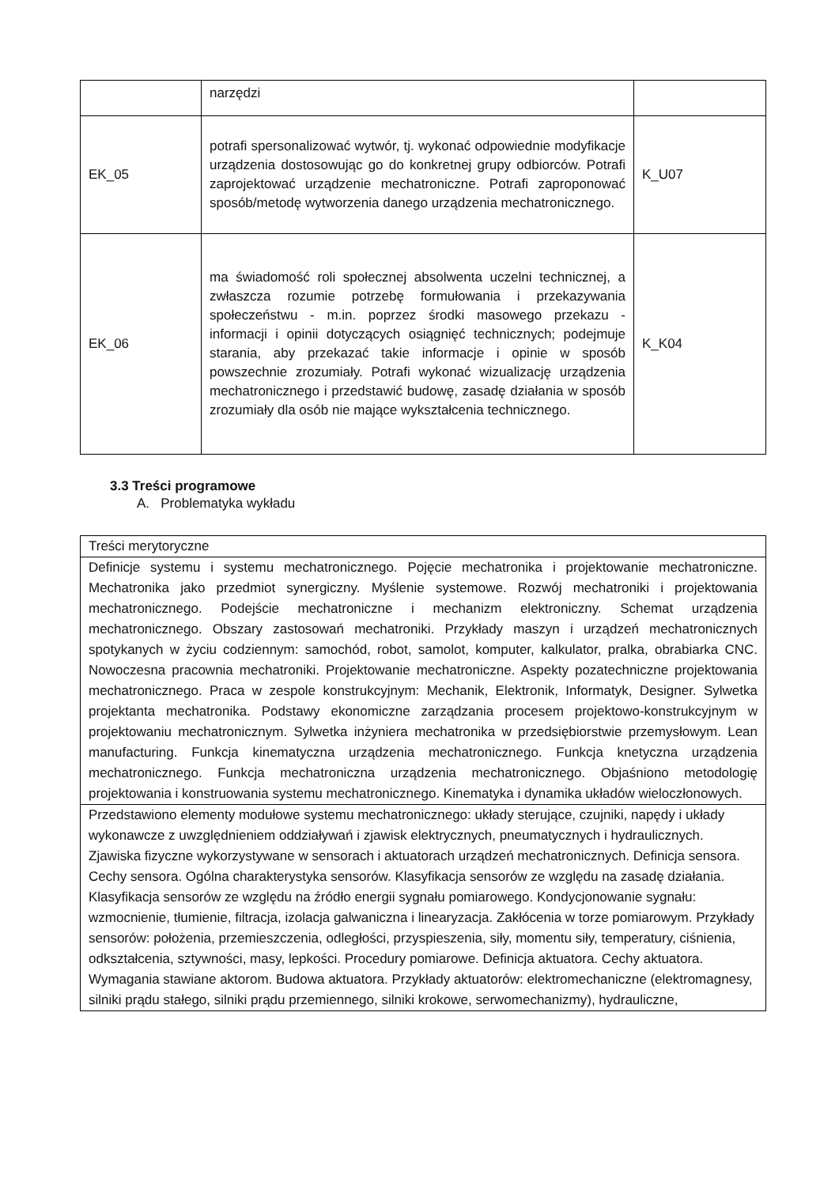| | narzędzi | |
| EK_05 | potrafi spersonalizować wytwór, tj. wykonać odpowiednie modyfikacje urządzenia dostosowując go do konkretnej grupy odbiorców. Potrafi zaprojektować urządzenie mechatroniczne. Potrafi zaproponować sposób/metodę wytworzenia danego urządzenia mechatronicznego. | K_U07 |
| EK_06 | ma świadomość roli społecznej absolwenta uczelni technicznej, a zwłaszcza rozumie potrzebę formułowania i przekazywania społeczeństwu - m.in. poprzez środki masowego przekazu - informacji i opinii dotyczących osiągnięć technicznych; podejmuje starania, aby przekazać takie informacje i opinie w sposób powszechnie zrozumiały. Potrafi wykonać wizualizację urządzenia mechatronicznego i przedstawić budowę, zasadę działania w sposób zrozumiały dla osób nie mające wykształcenia technicznego. | K_K04 |
3.3 Treści programowe
A. Problematyka wykładu
| Treści merytoryczne |
| Definicje systemu i systemu mechatronicznego. Pojęcie mechatronika i projektowanie mechatroniczne. Mechatronika jako przedmiot synergiczny. Myślenie systemowe. Rozwój mechatroniki i projektowania mechatronicznego. Podejście mechatroniczne i mechanizm elektroniczny. Schemat urządzenia mechatronicznego. Obszary zastosowań mechatroniki. Przykłady maszyn i urządzeń mechatronicznych spotykanych w życiu codziennym: samochód, robot, samolot, komputer, kalkulator, pralka, obrabiarka CNC. Nowoczesna pracownia mechatroniki. Projektowanie mechatroniczne. Aspekty pozatechniczne projektowania mechatronicznego. Praca w zespole konstrukcyjnym: Mechanik, Elektronik, Informatyk, Designer. Sylwetka projektanta mechatronika. Podstawy ekonomiczne zarządzania procesem projektowo-konstrukcyjnym w projektowaniu mechatronicznym. Sylwetka inżyniera mechatronika w przedsiębiorstwie przemysłowym. Lean manufacturing. Funkcja kinematyczna urządzenia mechatronicznego. Funkcja knetyczna urządzenia mechatronicznego. Funkcja mechatroniczna urządzenia mechatronicznego. Objaśniono metodologię projektowania i konstruowania systemu mechatronicznego. Kinematyka i dynamika układów wieloczłonowych. |
| Przedstawiono elementy modułowe systemu mechatronicznego: układy sterujące, czujniki, napędy i układy wykonawcze z uwzględnieniem oddziaływań i zjawisk elektrycznych, pneumatycznych i hydraulicznych. Zjawiska fizyczne wykorzystywane w sensorach i aktuatorach urządzeń mechatronicznych. Definicja sensora. Cechy sensora. Ogólna charakterystyka sensorów. Klasyfikacja sensorów ze względu na zasadę działania. Klasyfikacja sensorów ze względu na źródło energii sygnału pomiarowego. Kondycjonowanie sygnału: wzmocnienie, tłumienie, filtracja, izolacja galwaniczna i linearyzacja. Zakłócenia w torze pomiarowym. Przykłady sensorów: położenia, przemieszczenia, odległości, przyspieszenia, siły, momentu siły, temperatury, ciśnienia, odkształcenia, sztywności, masy, lepkości. Procedury pomiarowe. Definicja aktuatora. Cechy aktuatora. Wymagania stawiane aktorom. Budowa aktuatora. Przykłady aktuatorów: elektromechaniczne (elektromagnesy, silniki prądu stałego, silniki prądu przemiennego, silniki krokowe, serwomechanizmy), hydrauliczne, |